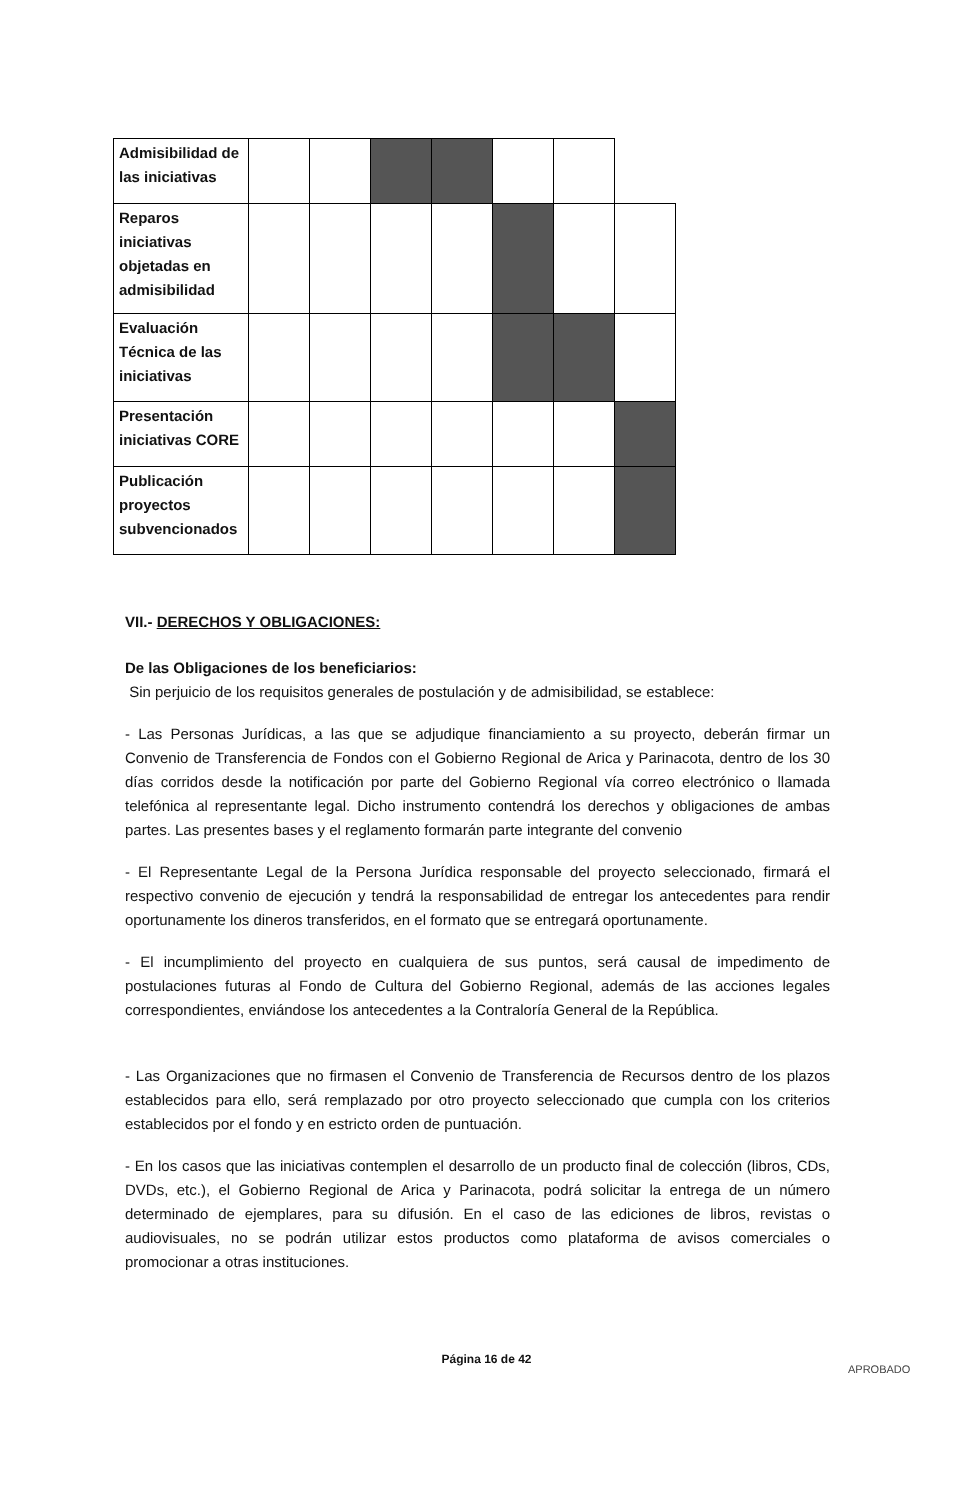| Admisibilidad de las iniciativas | | | | | | | |
| Reparos iniciativas objetadas en admisibilidad | | | | | | | |
| Evaluación Técnica de las iniciativas | | | | | | | |
| Presentación iniciativas CORE | | | | | | | |
| Publicación proyectos subvencionados | | | | | | | |
VII.- DERECHOS Y OBLIGACIONES:
De las Obligaciones de los beneficiarios:
Sin perjuicio de los requisitos generales de postulación y de admisibilidad, se establece:
- Las Personas Jurídicas, a las que se adjudique financiamiento a su proyecto, deberán firmar un Convenio de Transferencia de Fondos con el Gobierno Regional de Arica y Parinacota, dentro de los 30 días corridos desde la notificación por parte del Gobierno Regional vía correo electrónico o llamada telefónica al representante legal. Dicho instrumento contendrá los derechos y obligaciones de ambas partes. Las presentes bases y el reglamento formarán parte integrante del convenio
- El Representante Legal de la Persona Jurídica responsable del proyecto seleccionado, firmará el respectivo convenio de ejecución y tendrá la responsabilidad de entregar los antecedentes para rendir oportunamente los dineros transferidos, en el formato que se entregará oportunamente.
- El incumplimiento del proyecto en cualquiera de sus puntos, será causal de impedimento de postulaciones futuras al Fondo de Cultura del Gobierno Regional, además de las acciones legales correspondientes, enviándose los antecedentes a la Contraloría General de la República.
- Las Organizaciones que no firmasen el Convenio de Transferencia de Recursos dentro de los plazos establecidos para ello, será remplazado por otro proyecto seleccionado que cumpla con los criterios establecidos por el fondo y en estricto orden de puntuación.
- En los casos que las iniciativas contemplen el desarrollo de un producto final de colección (libros, CDs, DVDs, etc.), el Gobierno Regional de Arica y Parinacota, podrá solicitar la entrega de un número determinado de ejemplares, para su difusión. En el caso de las ediciones de libros, revistas o audiovisuales, no se podrán utilizar estos productos como plataforma de avisos comerciales o promocionar a otras instituciones.
Página 16 de 42
APROBADO